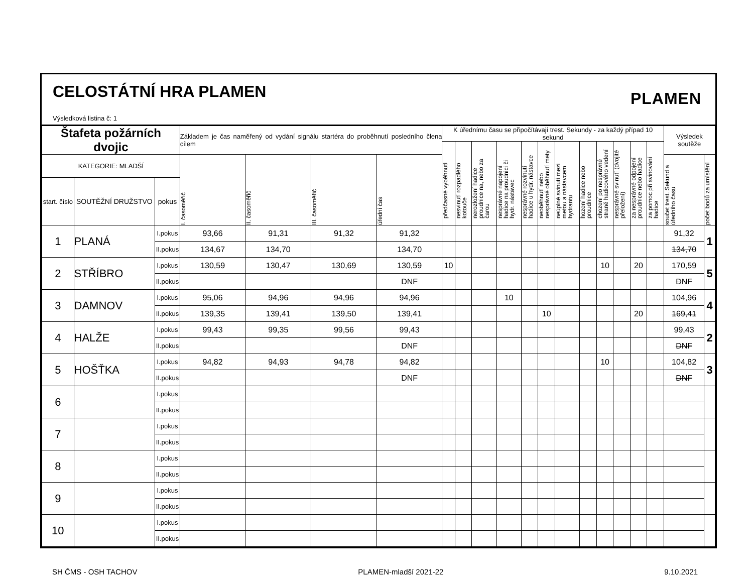CELOSTÁTNÍ HRA PLAMEN
Výsledková listina č: 1
PLAMEN
| Štafeta požárních dvojic | | | Základem je čas naměřený od vydání signálu startéra do proběhnutí posledního člena cílem | | | | K úřednímu času se připočítávají trest. Sekundy - za každý případ 10 sekund | | | | | | | | | | | | Výsledek soutěže | |
| --- | --- | --- | --- | --- | --- | --- | --- | --- | --- | --- | --- | --- | --- | --- | --- | --- | --- | --- | --- | --- |
| | | | | | | | předčasné vyběhnutí | nesvinutí rozpadlého kotouče | nerozložení hadice proudnice na, nebo za čarou | nesprávné napojení hadice na proudnici či hydr. nástavec | nesprávné rozvinutí hadice u hydr. nástavce | neoběhnutí nebo nesprávné oběhnutí mety | neúplné svinutí mezi metou a nástavcem hydrantu | hození hadice nebo proudnice | chození po nesprávné straně hadicového vedení | nesprávné svinutí (dvojité přeložení) | za nesprávné odpojení proudnice nebo hadice | za pomoc při svinování hadice | | |
| KATEGORIE: MLADŠÍ | | | I. časoměřič | II. časoměřič | III. časoměřič | úřední čas | | | | | | | | | | | | | součet trest. Sekund a úředního času | počet bodů za umístění |
| start. číslo | SOUTĚŽNÍ DRUŽSTVO | pokus | | | | | | | | | | | | | | | | | | |
| 1 | PLANÁ | I.pokus | 93,66 | 91,31 | 91,32 | 91,32 | | | | | | | | | | | | | 91,32 | 1 |
| | | II.pokus | 134,67 | 134,70 | | 134,70 | | | | | | | | | | | | | 134,70 | |
| 2 | STŘÍBRO | I.pokus | 130,59 | 130,47 | 130,69 | 130,59 | 10 | | | | | | | | 10 | | 20 | | 170,59 | 5 |
| | | II.pokus | | | | DNF | | | | | | | | | | | | | DNF | |
| 3 | DAMNOV | I.pokus | 95,06 | 94,96 | 94,96 | 94,96 | | | | 10 | | | | | | | | | 104,96 | 4 |
| | | II.pokus | 139,35 | 139,41 | 139,50 | 139,41 | | | | | | 10 | | | | | 20 | | 169,41 | |
| 4 | HALŽE | I.pokus | 99,43 | 99,35 | 99,56 | 99,43 | | | | | | | | | | | | | 99,43 | 2 |
| | | II.pokus | | | | DNF | | | | | | | | | | | | | DNF | |
| 5 | HOŠŤKA | I.pokus | 94,82 | 94,93 | 94,78 | 94,82 | | | | | | | | | 10 | | | | 104,82 | 3 |
| | | II.pokus | | | | DNF | | | | | | | | | | | | | DNF | |
| 6 | | I.pokus | | | | | | | | | | | | | | | | | | |
| | | II.pokus | | | | | | | | | | | | | | | | | | |
| 7 | | I.pokus | | | | | | | | | | | | | | | | | | |
| | | II.pokus | | | | | | | | | | | | | | | | | | |
| 8 | | I.pokus | | | | | | | | | | | | | | | | | | |
| | | II.pokus | | | | | | | | | | | | | | | | | | |
| 9 | | I.pokus | | | | | | | | | | | | | | | | | | |
| | | II.pokus | | | | | | | | | | | | | | | | | | |
| 10 | | I.pokus | | | | | | | | | | | | | | | | | | |
| | | II.pokus | | | | | | | | | | | | | | | | | | |
SH ČMS - OSH TACHOV PLAMEN-mladší 2021-22 9.10.2021